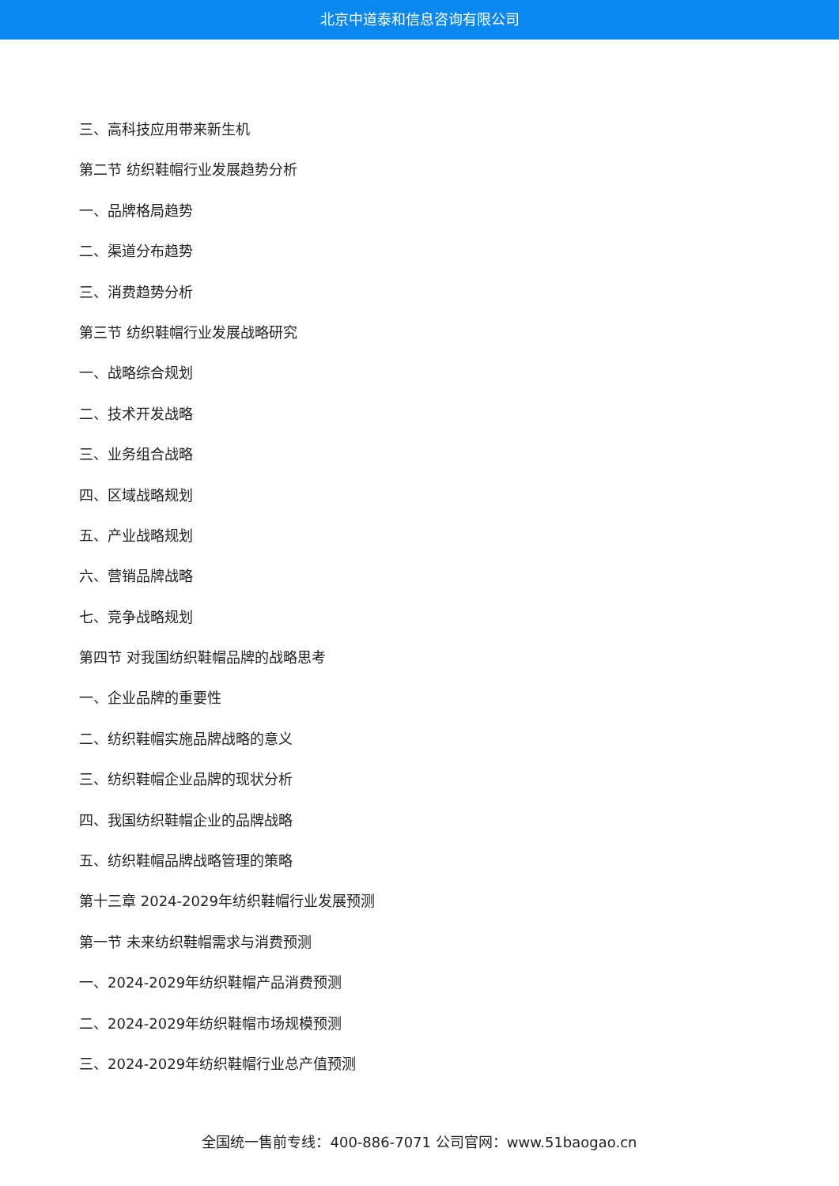北京中道泰和信息咨询有限公司
三、高科技应用带来新生机
第二节 纺织鞋帽行业发展趋势分析
一、品牌格局趋势
二、渠道分布趋势
三、消费趋势分析
第三节 纺织鞋帽行业发展战略研究
一、战略综合规划
二、技术开发战略
三、业务组合战略
四、区域战略规划
五、产业战略规划
六、营销品牌战略
七、竞争战略规划
第四节 对我国纺织鞋帽品牌的战略思考
一、企业品牌的重要性
二、纺织鞋帽实施品牌战略的意义
三、纺织鞋帽企业品牌的现状分析
四、我国纺织鞋帽企业的品牌战略
五、纺织鞋帽品牌战略管理的策略
第十三章 2024-2029年纺织鞋帽行业发展预测
第一节 未来纺织鞋帽需求与消费预测
一、2024-2029年纺织鞋帽产品消费预测
二、2024-2029年纺织鞋帽市场规模预测
三、2024-2029年纺织鞋帽行业总产值预测
全国统一售前专线：400-886-7071 公司官网：www.51baogao.cn